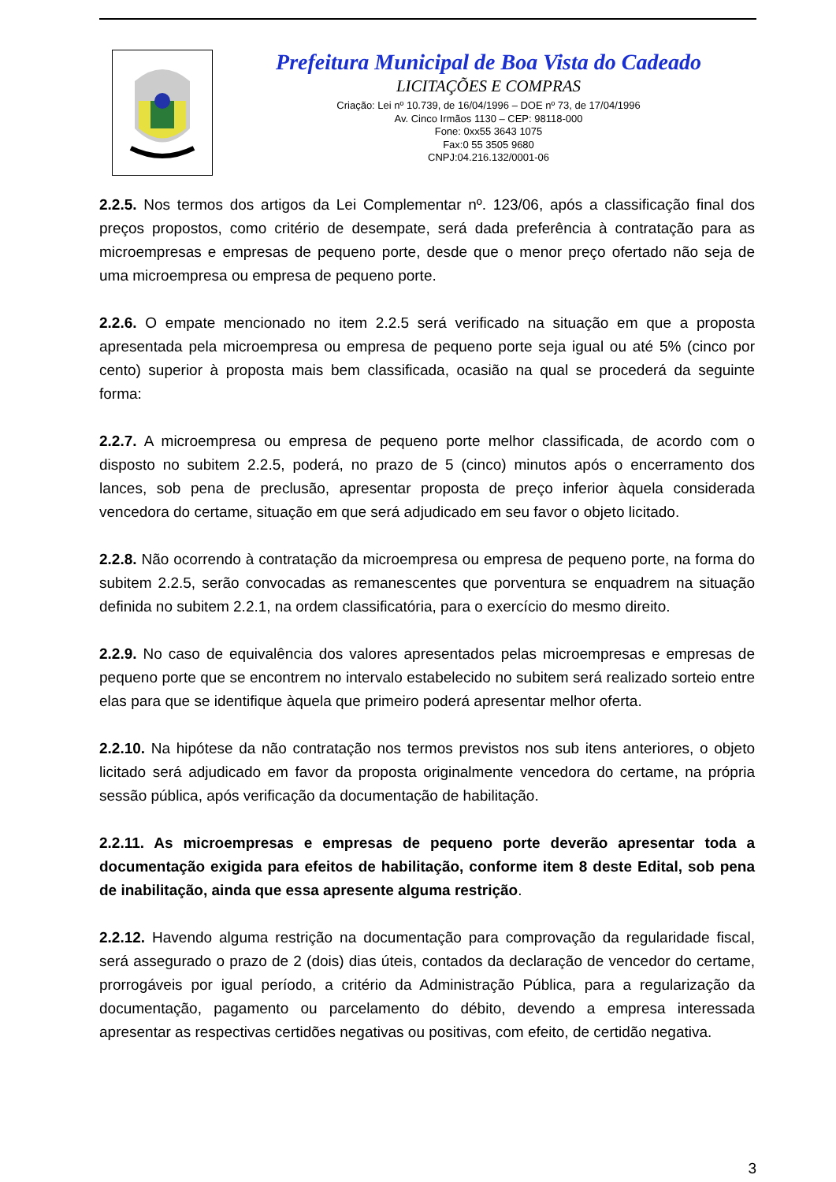Prefeitura Municipal de Boa Vista do Cadeado
LICITAÇÕES E COMPRAS
Criação: Lei nº 10.739, de 16/04/1996 – DOE nº 73, de 17/04/1996
Av. Cinco Irmãos 1130 – CEP: 98118-000
Fone: 0xx55 3643 1075
Fax:0 55 3505 9680
CNPJ:04.216.132/0001-06
2.2.5. Nos termos dos artigos da Lei Complementar nº. 123/06, após a classificação final dos preços propostos, como critério de desempate, será dada preferência à contratação para as microempresas e empresas de pequeno porte, desde que o menor preço ofertado não seja de uma microempresa ou empresa de pequeno porte.
2.2.6. O empate mencionado no item 2.2.5 será verificado na situação em que a proposta apresentada pela microempresa ou empresa de pequeno porte seja igual ou até 5% (cinco por cento) superior à proposta mais bem classificada, ocasião na qual se procederá da seguinte forma:
2.2.7. A microempresa ou empresa de pequeno porte melhor classificada, de acordo com o disposto no subitem 2.2.5, poderá, no prazo de 5 (cinco) minutos após o encerramento dos lances, sob pena de preclusão, apresentar proposta de preço inferior àquela considerada vencedora do certame, situação em que será adjudicado em seu favor o objeto licitado.
2.2.8. Não ocorrendo à contratação da microempresa ou empresa de pequeno porte, na forma do subitem 2.2.5, serão convocadas as remanescentes que porventura se enquadrem na situação definida no subitem 2.2.1, na ordem classificatória, para o exercício do mesmo direito.
2.2.9. No caso de equivalência dos valores apresentados pelas microempresas e empresas de pequeno porte que se encontrem no intervalo estabelecido no subitem será realizado sorteio entre elas para que se identifique àquela que primeiro poderá apresentar melhor oferta.
2.2.10. Na hipótese da não contratação nos termos previstos nos sub itens anteriores, o objeto licitado será adjudicado em favor da proposta originalmente vencedora do certame, na própria sessão pública, após verificação da documentação de habilitação.
2.2.11. As microempresas e empresas de pequeno porte deverão apresentar toda a documentação exigida para efeitos de habilitação, conforme item 8 deste Edital, sob pena de inabilitação, ainda que essa apresente alguma restrição.
2.2.12. Havendo alguma restrição na documentação para comprovação da regularidade fiscal, será assegurado o prazo de 2 (dois) dias úteis, contados da declaração de vencedor do certame, prorrogáveis por igual período, a critério da Administração Pública, para a regularização da documentação, pagamento ou parcelamento do débito, devendo a empresa interessada apresentar as respectivas certidões negativas ou positivas, com efeito, de certidão negativa.
3